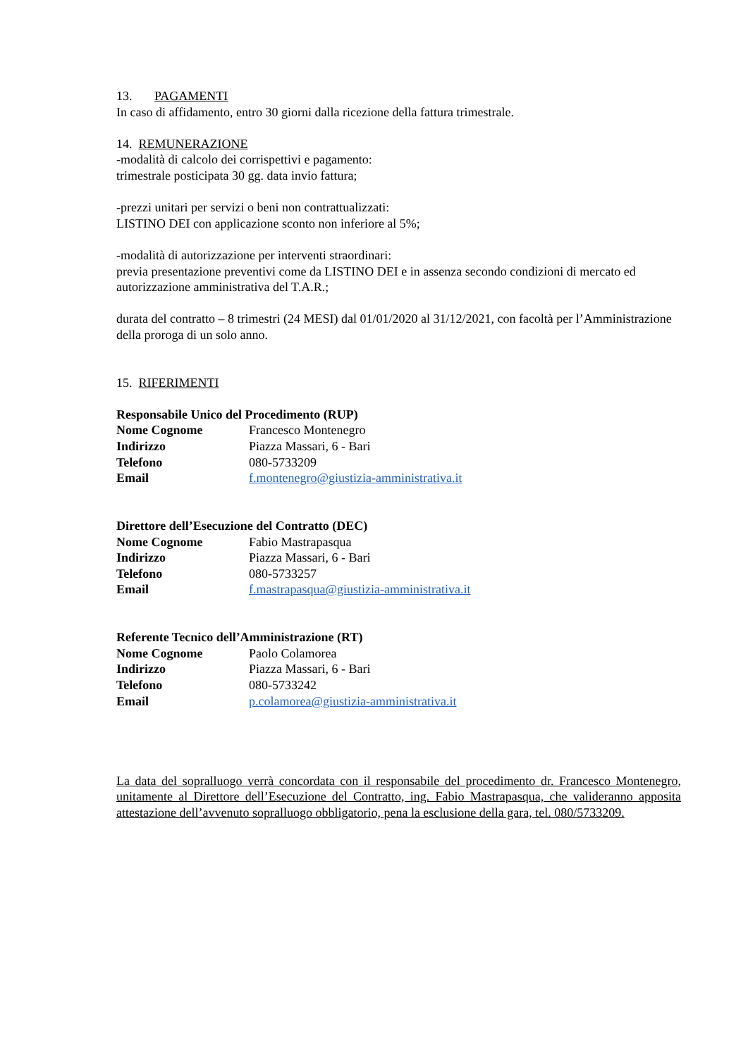13. PAGAMENTI
In caso di affidamento, entro 30 giorni dalla ricezione della fattura trimestrale.
14. REMUNERAZIONE
-modalità di calcolo dei corrispettivi e pagamento:
trimestrale posticipata 30 gg. data invio fattura;
-prezzi unitari per servizi o beni non contrattualizzati:
LISTINO DEI con applicazione sconto non inferiore al 5%;
-modalità di autorizzazione per interventi straordinari:
previa presentazione preventivi come da LISTINO DEI e in assenza secondo condizioni di mercato ed autorizzazione amministrativa del T.A.R.;
durata del contratto – 8 trimestri (24 MESI) dal 01/01/2020 al 31/12/2021, con facoltà per l’Amministrazione della proroga di un solo anno.
15. RIFERIMENTI
Responsabile Unico del Procedimento (RUP)
Nome Cognome Francesco Montenegro
Indirizzo Piazza Massari, 6 - Bari
Telefono 080-5733209
Email f.montenegro@giustizia-amministrativa.it
Direttore dell’Esecuzione del Contratto (DEC)
Nome Cognome Fabio Mastrapasqua
Indirizzo Piazza Massari, 6 - Bari
Telefono 080-5733257
Email f.mastrapasqua@giustizia-amministrativa.it
Referente Tecnico dell’Amministrazione (RT)
Nome Cognome Paolo Colamorea
Indirizzo Piazza Massari, 6 - Bari
Telefono 080-5733242
Email p.colamorea@giustizia-amministrativa.it
La data del sopralluogo verrà concordata con il responsabile del procedimento dr. Francesco Montenegro, unitamente al Direttore dell’Esecuzione del Contratto, ing. Fabio Mastrapasqua, che valideranno apposita attestazione dell’avvenuto sopralluogo obbligatorio, pena la esclusione della gara, tel. 080/5733209.